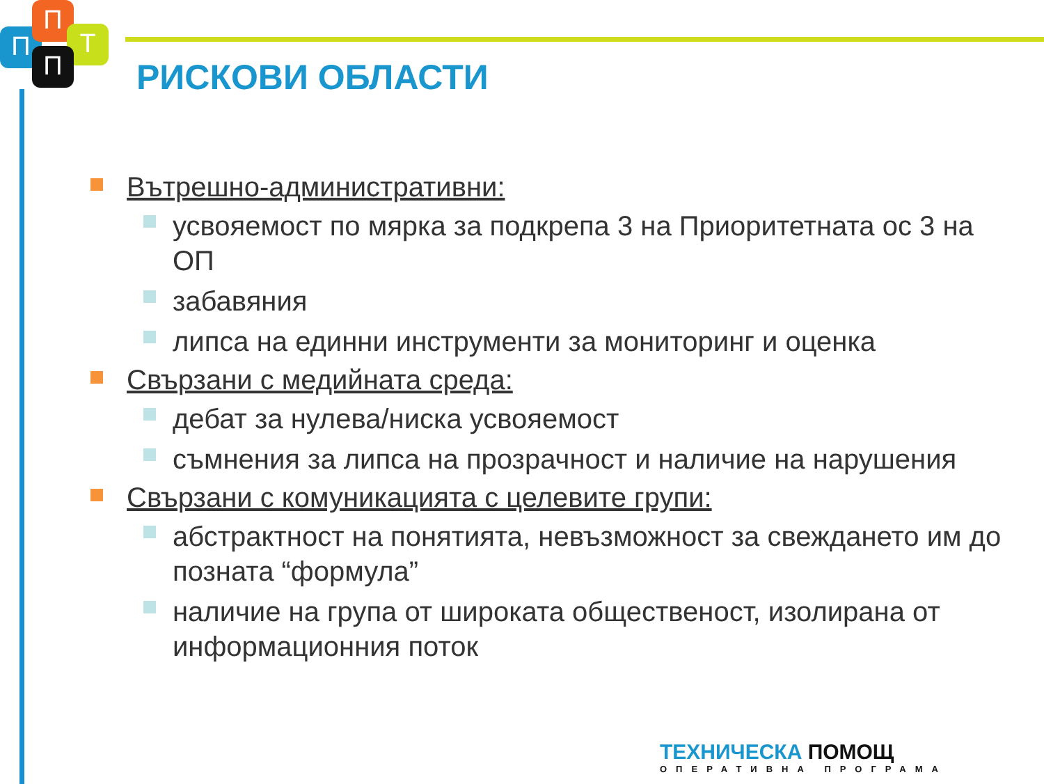П
П
Т
П
РИСКОВИ ОБЛАСТИ
Вътрешно-административни:
усвояемост по мярка за подкрепа 3 на Приоритетната ос 3 на ОП
забавяния
липса на единни инструменти за мониторинг и оценка
Свързани с медийната среда:
дебат за нулева/ниска усвояемост
съмнения за липса на прозрачност и наличие на нарушения
Свързани с комуникацията с целевите групи:
абстрактност на понятията, невъзможност за свеждането им до позната “формула”
наличие на група от широката общественост, изолирана от информационния поток
ТЕХНИЧЕСКА ПОМОЩ
ОПЕРАТИВНА ПРОГРАМА